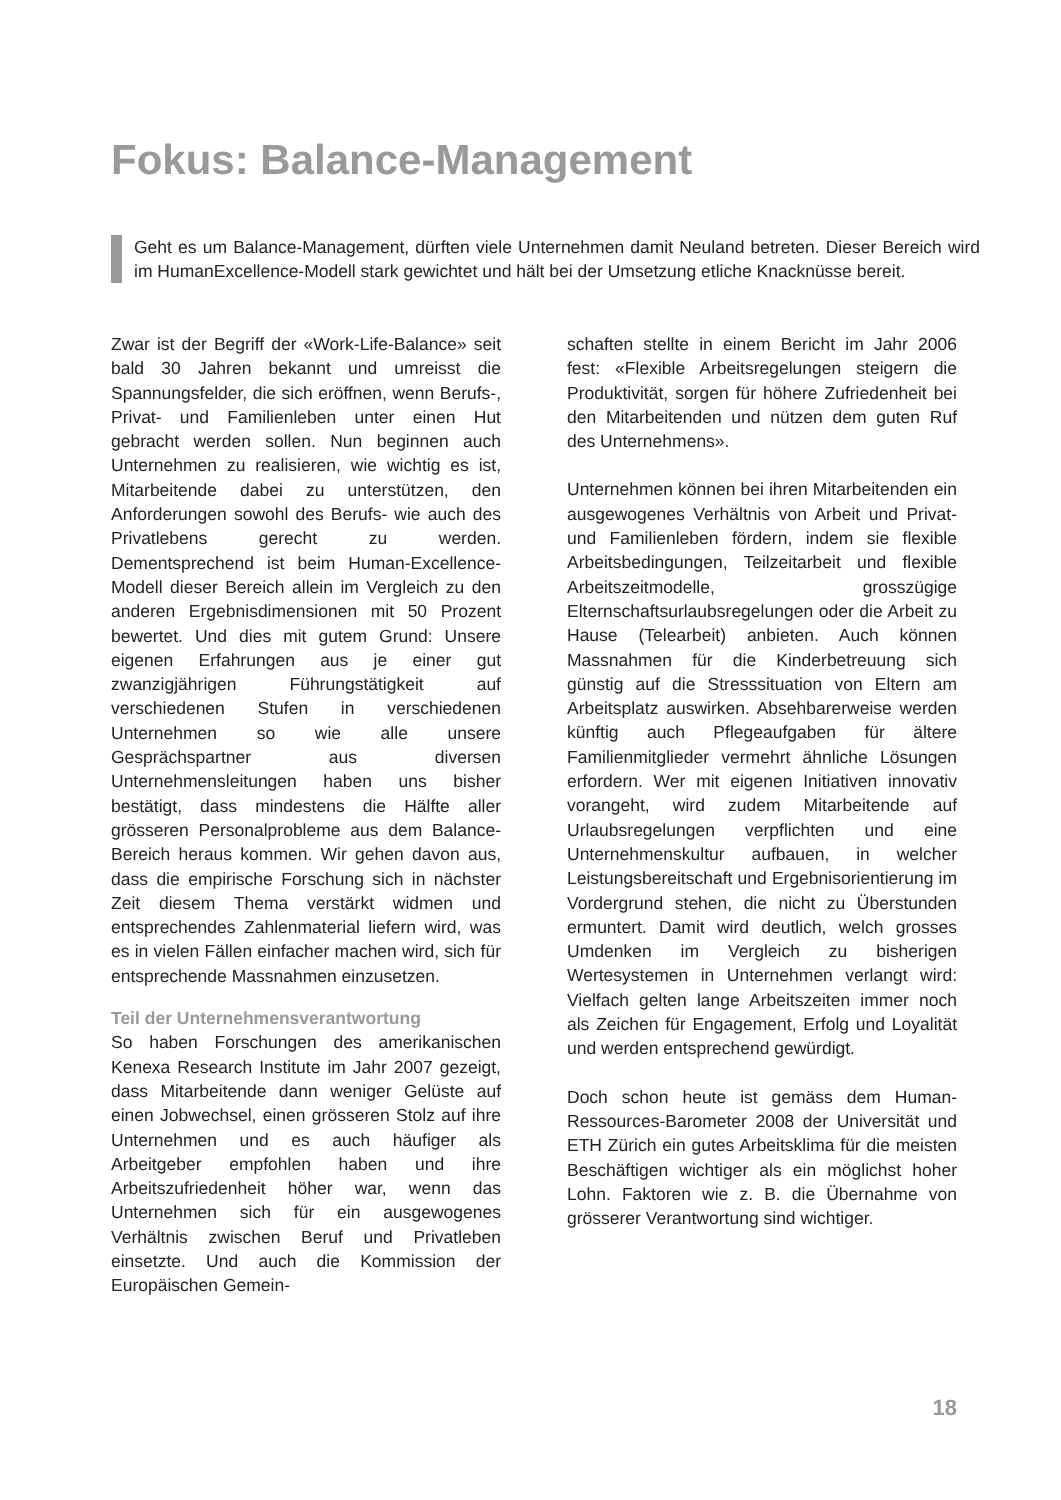Fokus: Balance-Management
Geht es um Balance-Management, dürften viele Unternehmen damit Neuland betreten. Dieser Bereich wird im HumanExcellence-Modell stark gewichtet und hält bei der Umsetzung etliche Knacknüsse bereit.
Zwar ist der Begriff der «Work-Life-Balance» seit bald 30 Jahren bekannt und umreisst die Spannungsfelder, die sich eröffnen, wenn Berufs-, Privat- und Familienleben unter einen Hut gebracht werden sollen. Nun beginnen auch Unternehmen zu realisieren, wie wichtig es ist, Mitarbeitende dabei zu unterstützen, den Anforderungen sowohl des Berufs- wie auch des Privatlebens gerecht zu werden. Dementsprechend ist beim Human-Excellence-Modell dieser Bereich allein im Vergleich zu den anderen Ergebnisdimensionen mit 50 Prozent bewertet. Und dies mit gutem Grund: Unsere eigenen Erfahrungen aus je einer gut zwanzigjährigen Führungstätigkeit auf verschiedenen Stufen in verschiedenen Unternehmen so wie alle unsere Gesprächspartner aus diversen Unternehmensleitungen haben uns bisher bestätigt, dass mindestens die Hälfte aller grösseren Personalprobleme aus dem Balance-Bereich heraus kommen. Wir gehen davon aus, dass die empirische Forschung sich in nächster Zeit diesem Thema verstärkt widmen und entsprechendes Zahlenmaterial liefern wird, was es in vielen Fällen einfacher machen wird, sich für entsprechende Massnahmen einzusetzen.
Teil der Unternehmensverantwortung
So haben Forschungen des amerikanischen Kenexa Research Institute im Jahr 2007 gezeigt, dass Mitarbeitende dann weniger Gelüste auf einen Jobwechsel, einen grösseren Stolz auf ihre Unternehmen und es auch häufiger als Arbeitgeber empfohlen haben und ihre Arbeitszufriedenheit höher war, wenn das Unternehmen sich für ein ausgewogenes Verhältnis zwischen Beruf und Privatleben einsetzte. Und auch die Kommission der Europäischen Gemein-
schaften stellte in einem Bericht im Jahr 2006 fest: «Flexible Arbeitsregelungen steigern die Produktivität, sorgen für höhere Zufriedenheit bei den Mitarbeitenden und nützen dem guten Ruf des Unternehmens».
Unternehmen können bei ihren Mitarbeitenden ein ausgewogenes Verhältnis von Arbeit und Privat- und Familienleben fördern, indem sie flexible Arbeitsbedingungen, Teilzeitarbeit und flexible Arbeitszeitmodelle, grosszügige Elternschaftsurlaubsregelungen oder die Arbeit zu Hause (Telearbeit) anbieten. Auch können Massnahmen für die Kinderbetreuung sich günstig auf die Stresssituation von Eltern am Arbeitsplatz auswirken. Absehbarerweise werden künftig auch Pflegeaufgaben für ältere Familienmitglieder vermehrt ähnliche Lösungen erfordern. Wer mit eigenen Initiativen innovativ vorangeht, wird zudem Mitarbeitende auf Urlaubsregelungen verpflichten und eine Unternehmenskultur aufbauen, in welcher Leistungsbereitschaft und Ergebnisorientierung im Vordergrund stehen, die nicht zu Überstunden ermuntert. Damit wird deutlich, welch grosses Umdenken im Vergleich zu bisherigen Wertesystemen in Unternehmen verlangt wird: Vielfach gelten lange Arbeitszeiten immer noch als Zeichen für Engagement, Erfolg und Loyalität und werden entsprechend gewürdigt.
Doch schon heute ist gemäss dem Human-Ressources-Barometer 2008 der Universität und ETH Zürich ein gutes Arbeitsklima für die meisten Beschäftigen wichtiger als ein möglichst hoher Lohn. Faktoren wie z. B. die Übernahme von grösserer Verantwortung sind wichtiger.
18